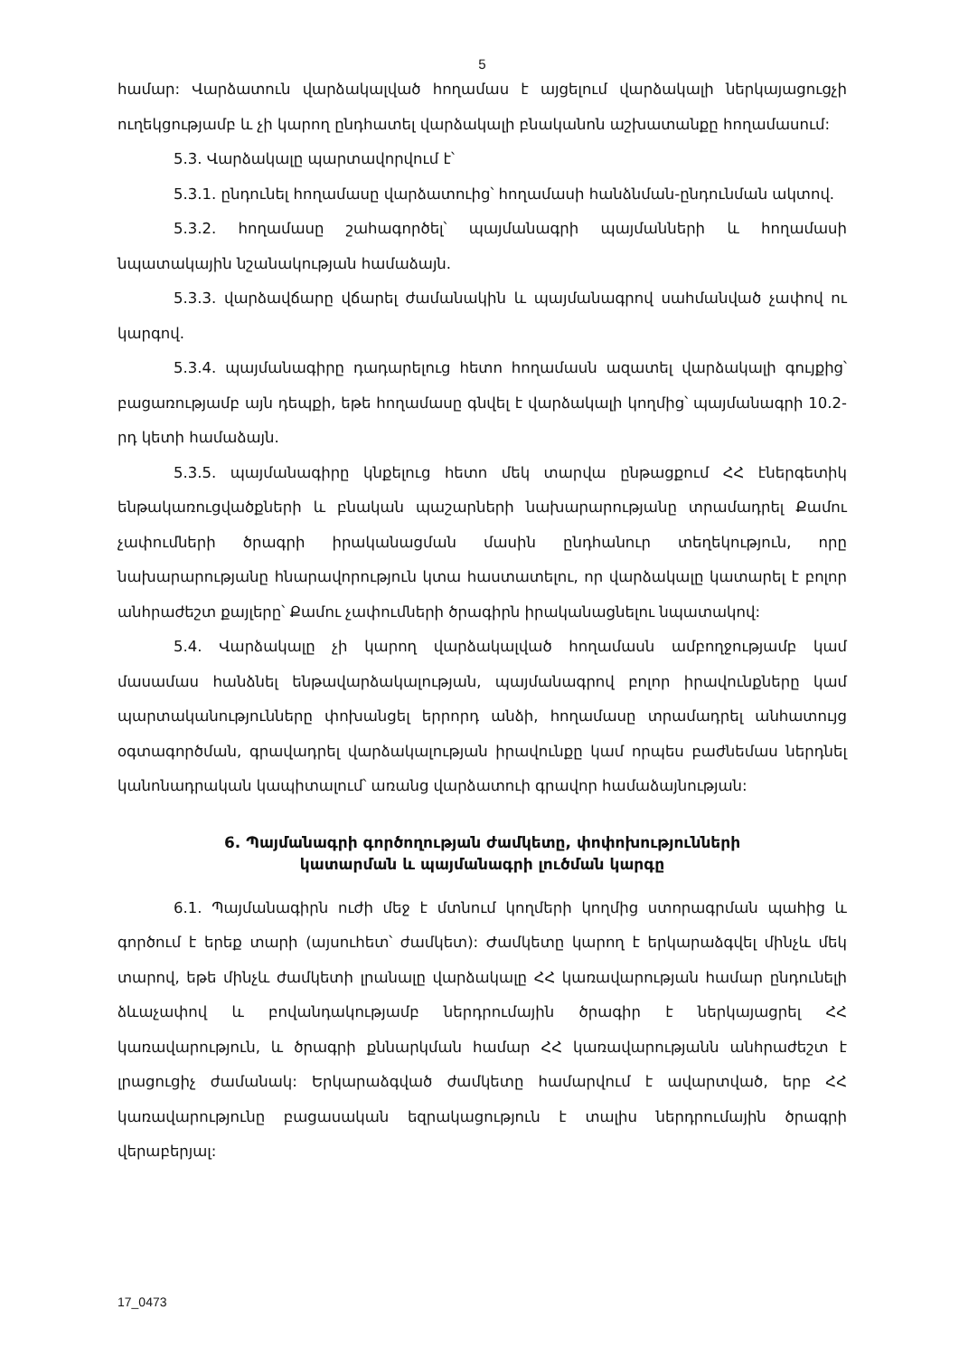5
համար: Վարձատուն վարձակալված հողամաս է այցելում վարձակալի ներկայացուցչի ուղեկցությամբ և չի կարող ընդհատել վարձակալի բնականոն աշխատանքը հողամասում:
5.3. Վարձակալը պարտավորվում է՝
5.3.1. ընդունել հողամասը վարձատուից՝ հողամասի հանձնման-ընդունման ակտով.
5.3.2. հողամասը շահագործել՝ պայմանագրի պայմանների և հողամասի նպատակային նշանակության համաձայն.
5.3.3. վարձավճարը վճարել ժամանակին և պայմանագրով սահմանված չափով ու կարգով.
5.3.4. պայմանագիրը դադարելուց հետո հողամասն ազատել վարձակալի գույքից՝ բացառությամբ այն դեպքի, եթե հողամասը գնվել է վարձակալի կողմից՝ պայմանագրի 10.2-րդ կետի համաձայն.
5.3.5. պայմանագիրը կնքելուց հետո մեկ տարվա ընթացքում ՀՀ էներգետիկ ենթակառուցվածքների և բնական պաշարների նախարարությանը տրամադրել Քամու չափումների ծրագրի իրականացման մասին ընդհանուր տեղեկություն, որը նախարարությանը հնարավորություն կտա հաստատելու, որ վարձակալը կատարել է բոլոր անհրաժեշտ քայլերը՝ Քամու չափումների ծրագիրն իրականացնելու նպատակով:
5.4. Վարձակալը չի կարող վարձակալված հողամասն ամբողջությամբ կամ մասամաս հանձնել ենթավարձակալության, պայմանագրով բոլոր իրավունքները կամ պարտականությունները փոխանցել երրորդ անձի, հողամասը տրամադրել անհատույց օգտագործման, գրավադրել վարձակալության իրավունքը կամ որպես բաժնեմաս ներդնել կանոնադրական կապիտալում՝ առանց վարձատուի գրավոր համաձայնության:
6. Պայմանագրի գործողության ժամկետը, փոփոխությունների
կատարման և պայմանագրի լուծման կարգը
6.1. Պայմանագիրն ուժի մեջ է մտնում կողմերի կողմից ստորագրման պահից և գործում է երեք տարի (այսուհետ՝ ժամկետ): Ժամկետը կարող է երկարաձգվել մինչև մեկ տարով, եթե մինչև ժամկետի լրանալը վարձակալը ՀՀ կառավարության համար ընդունելի ձևաչափով և բովանդակությամբ ներդրումային ծրագիր է ներկայացրել ՀՀ կառավարություն, և ծրագրի քննարկման համար ՀՀ կառավարությանն անհրաժեշտ է լրացուցիչ ժամանակ: Երկարաձգված ժամկետը համարվում է ավարտված, երբ ՀՀ կառավարությունը բացասական եզրակացություն է տալիս ներդրումային ծրագրի վերաբերյալ:
17_0473